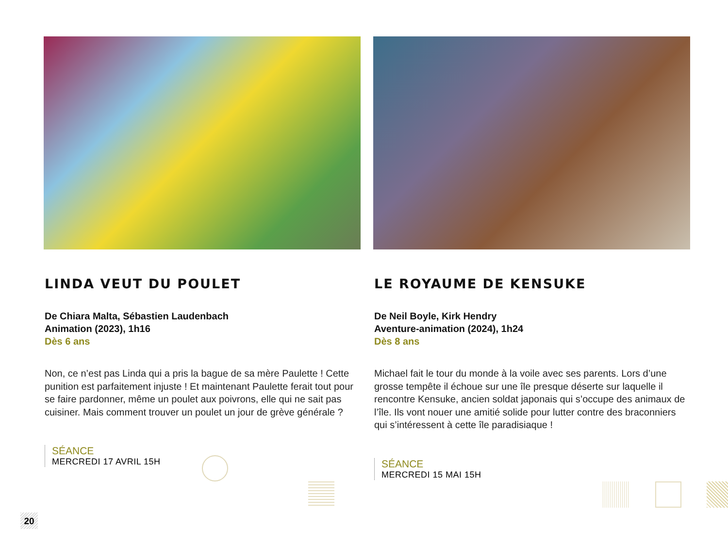LINDA VEUT DU POULET
De Chiara Malta, Sébastien Laudenbach
Animation (2023), 1h16
Dès 6 ans
Non, ce n’est pas Linda qui a pris la bague de sa mère Paulette ! Cette punition est parfaitement injuste ! Et maintenant Paulette ferait tout pour se faire pardonner, même un poulet aux poivrons, elle qui ne sait pas cuisiner. Mais comment trouver un poulet un jour de grève générale ?
SÉANCE
MERCREDI 17 AVRIL 15H
LE ROYAUME DE KENSUKE
De Neil Boyle, Kirk Hendry
Aventure-animation (2024), 1h24
Dès 8 ans
Michael fait le tour du monde à la voile avec ses parents. Lors d’une grosse tempête il échoue sur une île presque déserte sur laquelle il rencontre Kensuke, ancien soldat japonais qui s’occupe des animaux de l’île. Ils vont nouer une amitié solide pour lutter contre des braconniers qui s’intéressent à cette île paradisiaque !
SÉANCE
MERCREDI 15 MAI 15H
20